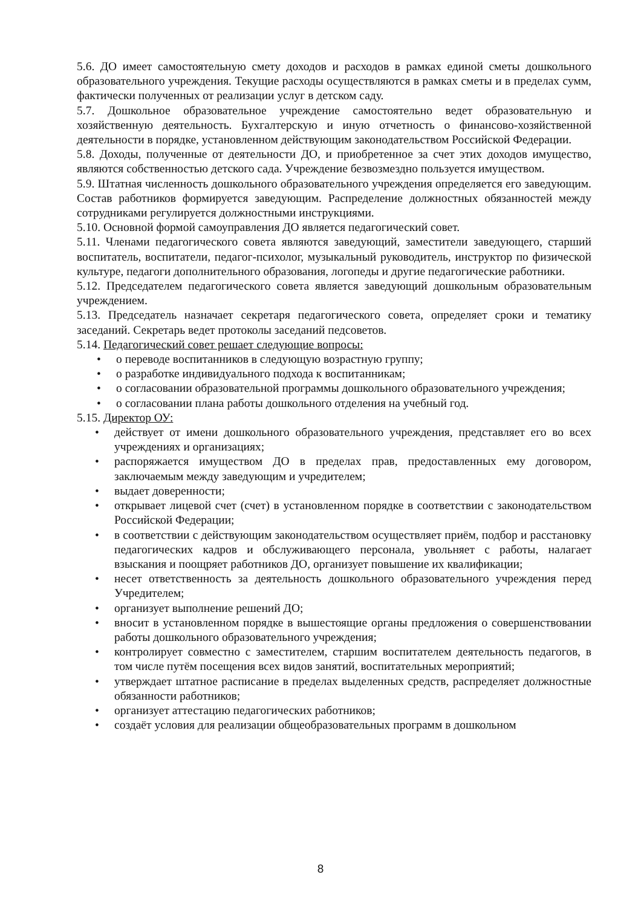5.6. ДО имеет самостоятельную смету доходов и расходов в рамках единой сметы дошкольного образовательного учреждения. Текущие расходы осуществляются в рамках сметы и в пределах сумм, фактически полученных от реализации услуг в детском саду.
5.7. Дошкольное образовательное учреждение самостоятельно ведет образовательную и хозяйственную деятельность. Бухгалтерскую и иную отчетность о финансово-хозяйственной деятельности в порядке, установленном действующим законодательством Российской Федерации.
5.8. Доходы, полученные от деятельности ДО, и приобретенное за счет этих доходов имущество, являются собственностью детского сада. Учреждение безвозмездно пользуется имуществом.
5.9. Штатная численность дошкольного образовательного учреждения определяется его заведующим. Состав работников формируется заведующим. Распределение должностных обязанностей между сотрудниками регулируется должностными инструкциями.
5.10. Основной формой самоуправления ДО является педагогический совет.
5.11. Членами педагогического совета являются заведующий, заместители заведующего, старший воспитатель, воспитатели, педагог-психолог, музыкальный руководитель, инструктор по физической культуре, педагоги дополнительного образования, логопеды и другие педагогические работники.
5.12. Председателем педагогического совета является заведующий дошкольным образовательным учреждением.
5.13. Председатель назначает секретаря педагогического совета, определяет сроки и тематику заседаний. Секретарь ведет протоколы заседаний педсоветов.
5.14. Педагогический совет решает следующие вопросы:
• о переводе воспитанников в следующую возрастную группу;
• о разработке индивидуального подхода к воспитанникам;
• о согласовании образовательной программы дошкольного образовательного учреждения;
• о согласовании плана работы дошкольного отделения на учебный год.
5.15. Директор ОУ:
• действует от имени дошкольного образовательного учреждения, представляет его во всех учреждениях и организациях;
• распоряжается имуществом ДО в пределах прав, предоставленных ему договором, заключаемым между заведующим и учредителем;
• выдает доверенности;
• открывает лицевой счет (счет) в установленном порядке в соответствии с законодательством Российской Федерации;
• в соответствии с действующим законодательством осуществляет приём, подбор и расстановку педагогических кадров и обслуживающего персонала, увольняет с работы, налагает взыскания и поощряет работников ДО, организует повышение их квалификации;
• несет ответственность за деятельность дошкольного образовательного учреждения перед Учредителем;
• организует выполнение решений ДО;
• вносит в установленном порядке в вышестоящие органы предложения о совершенствовании работы дошкольного образовательного учреждения;
• контролирует совместно с заместителем, старшим воспитателем деятельность педагогов, в том числе путём посещения всех видов занятий, воспитательных мероприятий;
• утверждает штатное расписание в пределах выделенных средств, распределяет должностные обязанности работников;
• организует аттестацию педагогических работников;
• создаёт условия для реализации общеобразовательных программ в дошкольном
8